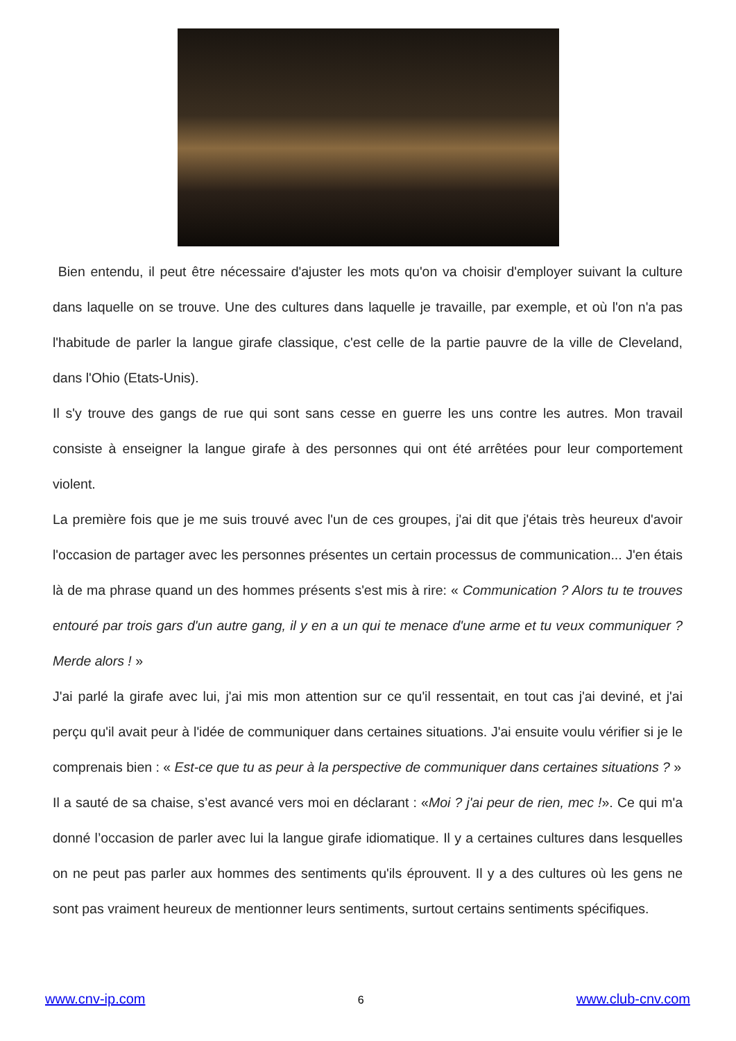Bien entendu, il peut être nécessaire d'ajuster les mots qu'on va choisir d'employer suivant la culture dans laquelle on se trouve. Une des cultures dans laquelle je travaille, par exemple, et où l'on n'a pas l'habitude de parler la langue girafe classique, c'est celle de la partie pauvre de la ville de Cleveland, dans l'Ohio (Etats-Unis).
Il s'y trouve des gangs de rue qui sont sans cesse en guerre les uns contre les autres. Mon travail consiste à enseigner la langue girafe à des personnes qui ont été arrêtées pour leur comportement violent.
La première fois que je me suis trouvé avec l'un de ces groupes, j'ai dit que j'étais très heureux d'avoir l'occasion de partager avec les personnes présentes un certain processus de communication... J'en étais là de ma phrase quand un des hommes présents s'est mis à rire: « Communication ? Alors tu te trouves entouré par trois gars d'un autre gang, il y en a un qui te menace d'une arme et tu veux communiquer ? Merde alors ! »
J'ai parlé la girafe avec lui, j'ai mis mon attention sur ce qu'il ressentait, en tout cas j'ai deviné, et j'ai perçu qu'il avait peur à l'idée de communiquer dans certaines situations. J'ai ensuite voulu vérifier si je le comprenais bien : « Est-ce que tu as peur à la perspective de communiquer dans certaines situations ? »
Il a sauté de sa chaise, s’est avancé vers moi en déclarant : «Moi ? j'ai peur de rien, mec !». Ce qui m'a donné l’occasion de parler avec lui la langue girafe idiomatique. Il y a certaines cultures dans lesquelles on ne peut pas parler aux hommes des sentiments qu'ils éprouvent. Il y a des cultures où les gens ne sont pas vraiment heureux de mentionner leurs sentiments, surtout certains sentiments spécifiques.
www.cnv-ip.com 6 www.club-cnv.com